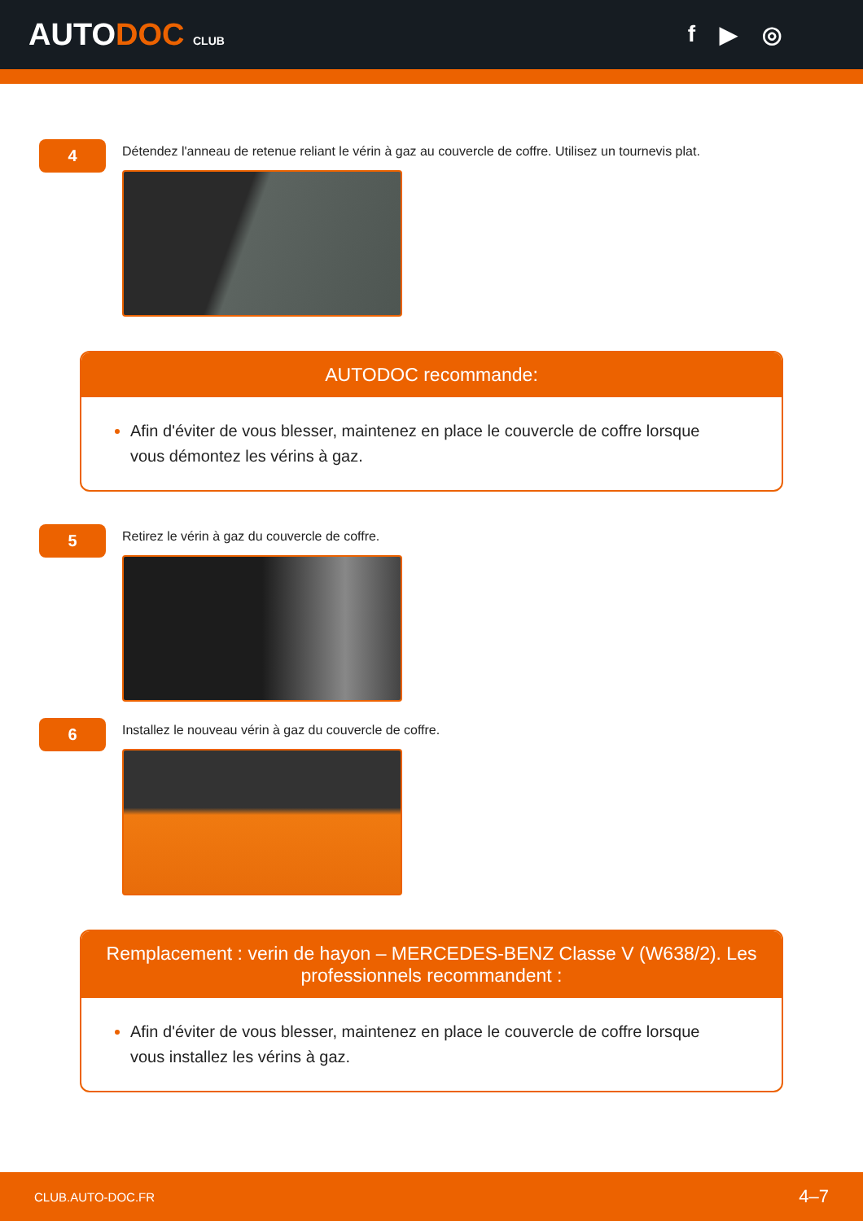AUTODOC CLUB
f ▶ ◎
4
Détendez l'anneau de retenue reliant le vérin à gaz au couvercle de coffre. Utilisez un tournevis plat.
AUTODOC recommande:
Afin d'éviter de vous blesser, maintenez en place le couvercle de coffre lorsque vous démontez les vérins à gaz.
5
Retirez le vérin à gaz du couvercle de coffre.
6
Installez le nouveau vérin à gaz du couvercle de coffre.
Remplacement : verin de hayon – MERCEDES-BENZ Classe V (W638/2). Les professionnels recommandent :
Afin d'éviter de vous blesser, maintenez en place le couvercle de coffre lorsque vous installez les vérins à gaz.
CLUB.AUTO-DOC.FR 4–7